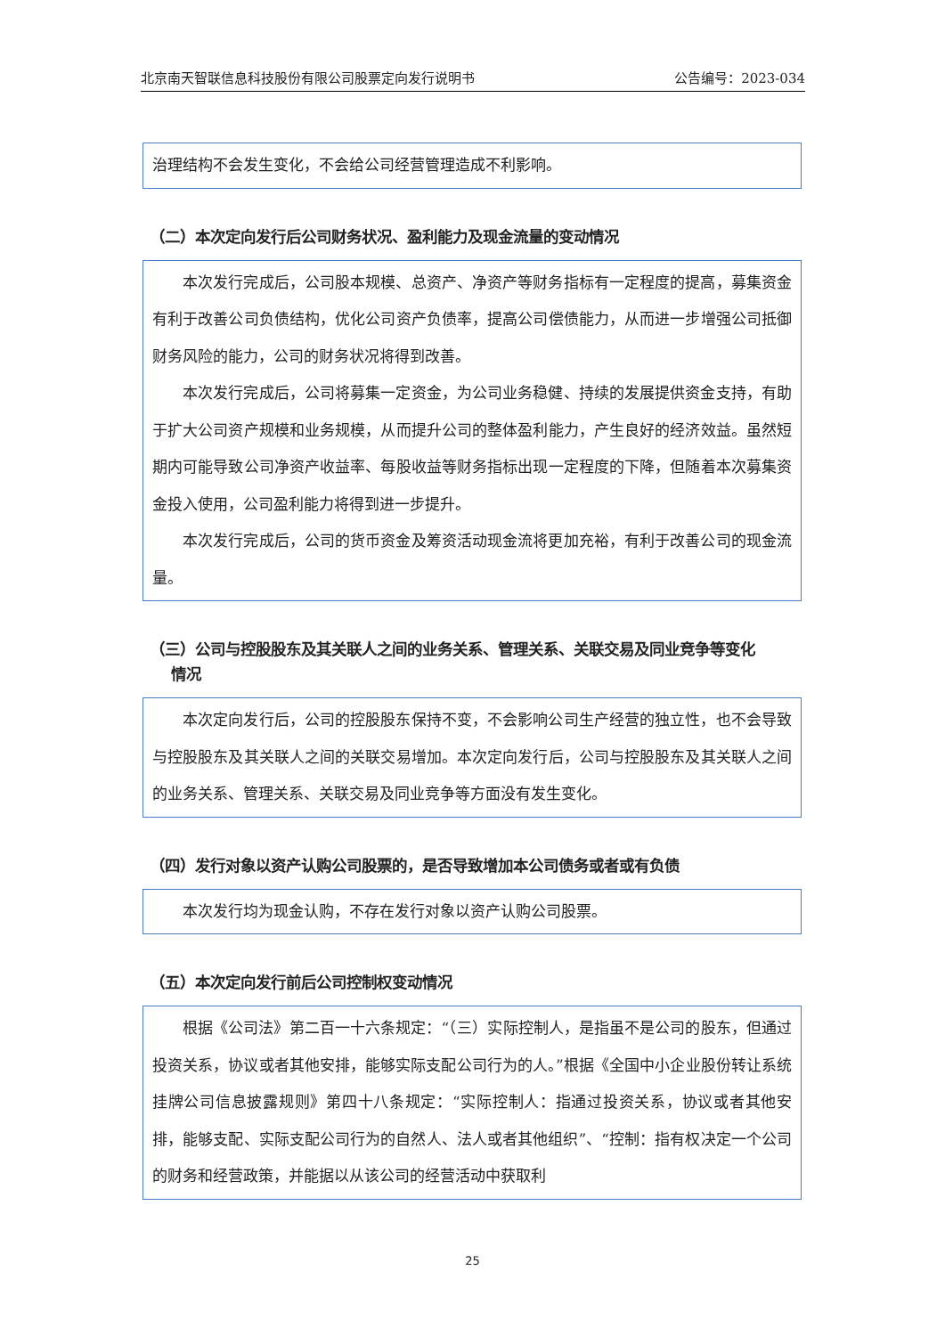北京南天智联信息科技股份有限公司股票定向发行说明书 公告编号：2023-034
治理结构不会发生变化，不会给公司经营管理造成不利影响。
（二）本次定向发行后公司财务状况、盈利能力及现金流量的变动情况
本次发行完成后，公司股本规模、总资产、净资产等财务指标有一定程度的提高，募集资金有利于改善公司负债结构，优化公司资产负债率，提高公司偿债能力，从而进一步增强公司抵御财务风险的能力，公司的财务状况将得到改善。
本次发行完成后，公司将募集一定资金，为公司业务稳健、持续的发展提供资金支持，有助于扩大公司资产规模和业务规模，从而提升公司的整体盈利能力，产生良好的经济效益。虽然短期内可能导致公司净资产收益率、每股收益等财务指标出现一定程度的下降，但随着本次募集资金投入使用，公司盈利能力将得到进一步提升。
本次发行完成后，公司的货币资金及筹资活动现金流将更加充裕，有利于改善公司的现金流量。
（三）公司与控股股东及其关联人之间的业务关系、管理关系、关联交易及同业竞争等变化
情况
本次定向发行后，公司的控股股东保持不变，不会影响公司生产经营的独立性，也不会导致与控股股东及其关联人之间的关联交易增加。本次定向发行后，公司与控股股东及其关联人之间的业务关系、管理关系、关联交易及同业竞争等方面没有发生变化。
（四）发行对象以资产认购公司股票的，是否导致增加本公司债务或者或有负债
本次发行均为现金认购，不存在发行对象以资产认购公司股票。
（五）本次定向发行前后公司控制权变动情况
根据《公司法》第二百一十六条规定：“（三）实际控制人，是指虽不是公司的股东，但通过投资关系，协议或者其他安排，能够实际支配公司行为的人。”根据《全国中小企业股份转让系统挂牌公司信息披露规则》第四十八条规定：“实际控制人：指通过投资关系，协议或者其他安排，能够支配、实际支配公司行为的自然人、法人或者其他组织”、“控制：指有权决定一个公司的财务和经营政策，并能据以从该公司的经营活动中获取利
25